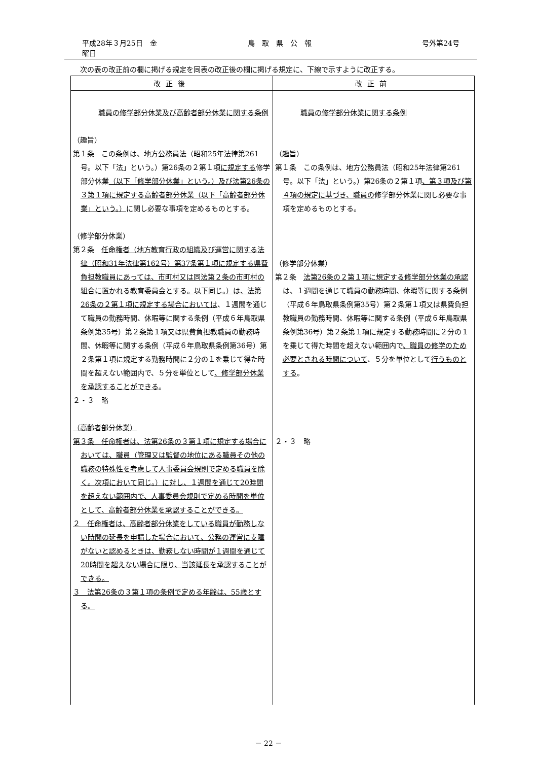平成28年３月25日　金曜日 鳥　取　県　公　報 号外第24号
次の表の改正前の欄に掲げる規定を同表の改正後の欄に掲げる規定に、下線で示すように改正する。
| 改正後 | 改正前 |
| --- | --- |
| 職員の修学部分休業及び高齢者部分休業に関する条例 （趣旨） 第１条 この条例は、地方公務員法（昭和25年法律第261号。以下「法」という。）第26条の２第１項 に規定する 修学部分休業 （以下「修学部分休業」という。）及び法第26条の３第１項に規定する高齢者部分休業（以下「高齢者部分休業」という。） に関し必要な事項を定めるものとする。 （修学部分休業） 第２条 任命権者（地方教育行政の組織及び運営に関する法律（昭和31年法律第162号）第37条第１項に規定する県費負担教職員にあっては、市町村又は同法第２条の市町村の組合に置かれる教育委員会とする。以下同じ。）は、法第26条の２第１項に規定する場合においては 、１週間を通じて職員の勤務時間、休暇等に関する条例（平成６年鳥取県条例第35号）第２条第１項又は県費負担教職員の勤務時間、休暇等に関する条例（平成６年鳥取県条例第36号）第２条第１項に規定する勤務時間に２分の１を乗じて得た時間を超えない範囲内で、５分を単位として 、修学部分休業を承認することができる 。 ２・３ 略 （高齢者部分休業） 第３条 任命権者は、法第26条の３第１項に規定する場合においては、職員（管理又は監督の地位にある職員その他の職務の特殊性を考慮して人事委員会規則で定める職員を除く。次項において同じ。）に対し、１週間を通じて20時間を超えない範囲内で、人事委員会規則で定める時間を単位として、高齢者部分休業を承認することができる。 ２ 任命権者は、高齢者部分休業をしている職員が勤務しない時間の延長を申請した場合において、公務の運営に支障がないと認めるときは、勤務しない時間が１週間を通じて20時間を超えない場合に限り、当該延長を承認することができる。 ３ 法第26条の３第１項の条例で定める年齢は、55歳とする。 | 職員の修学部分休業に関する条例 （趣旨） 第１条 この条例は、地方公務員法（昭和25年法律第261号。以下「法」という。）第26条の２第１項 、第３項及び第４項の規定に基づき、職員の 修学部分休業に関し必要な事項を定めるものとする。 （修学部分休業） 第２条 法第26条の２第１項に規定する修学部分休業の承認 は、１週間を通じて職員の勤務時間、休暇等に関する条例（平成６年鳥取県条例第35号）第２条第１項又は県費負担教職員の勤務時間、休暇等に関する条例（平成６年鳥取県条例第36号）第２条第１項に規定する勤務時間に２分の１を乗じて得た時間を超えない範囲内で 、職員の修学のため必要とされる時間について 、５分を単位として 行うものとする 。 ２・３ 略 |
－ 22 －